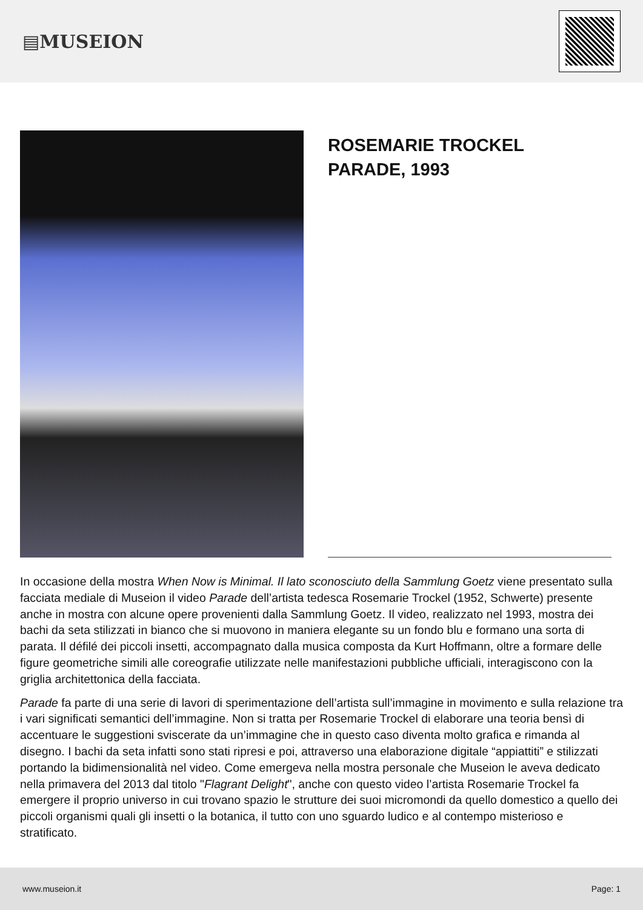▤MUSEION
ROSEMARIE TROCKEL
PARADE, 1993
In occasione della mostra When Now is Minimal. Il lato sconosciuto della Sammlung Goetz viene presentato sulla facciata mediale di Museion il video Parade dell’artista tedesca Rosemarie Trockel (1952, Schwerte) presente anche in mostra con alcune opere provenienti dalla Sammlung Goetz. Il video, realizzato nel 1993, mostra dei bachi da seta stilizzati in bianco che si muovono in maniera elegante su un fondo blu e formano una sorta di parata. Il défilé dei piccoli insetti, accompagnato dalla musica composta da Kurt Hoffmann, oltre a formare delle figure geometriche simili alle coreografie utilizzate nelle manifestazioni pubbliche ufficiali, interagiscono con la griglia architettonica della facciata.
Parade fa parte di una serie di lavori di sperimentazione dell’artista sull’immagine in movimento e sulla relazione tra i vari significati semantici dell’immagine. Non si tratta per Rosemarie Trockel di elaborare una teoria bensì di accentuare le suggestioni sviscerate da un’immagine che in questo caso diventa molto grafica e rimanda al disegno. I bachi da seta infatti sono stati ripresi e poi, attraverso una elaborazione digitale “appiattiti” e stilizzati portando la bidimensionalità nel video. Come emergeva nella mostra personale che Museion le aveva dedicato nella primavera del 2013 dal titolo "Flagrant Delight", anche con questo video l’artista Rosemarie Trockel fa emergere il proprio universo in cui trovano spazio le strutture dei suoi micromondi da quello domestico a quello dei piccoli organismi quali gli insetti o la botanica, il tutto con uno sguardo ludico e al contempo misterioso e stratificato.
www.museion.it Page: 1